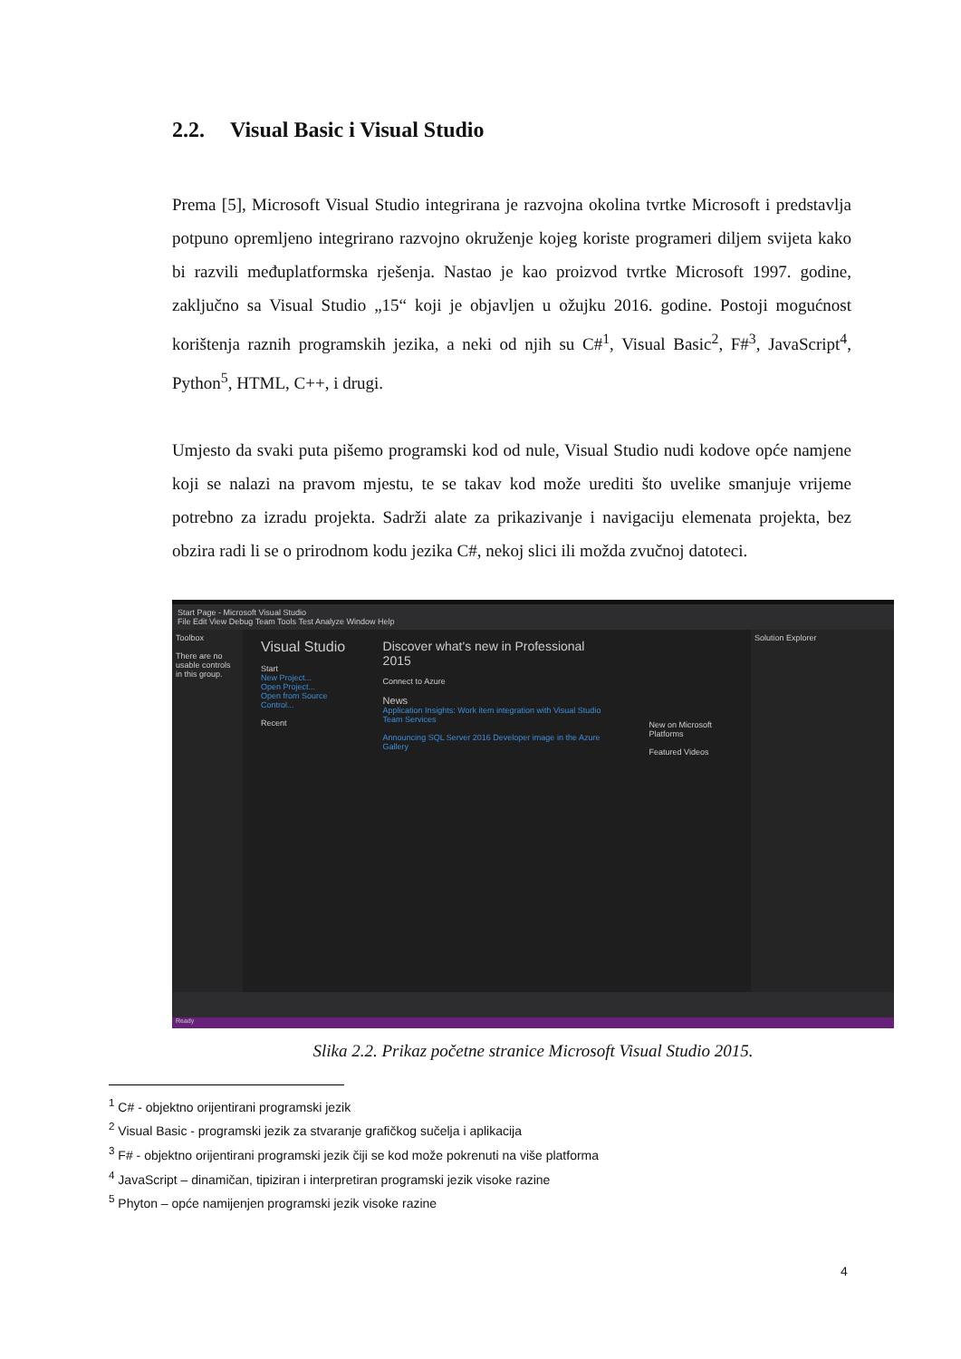2.2. Visual Basic i Visual Studio
Prema [5], Microsoft Visual Studio integrirana je razvojna okolina tvrtke Microsoft i predstavlja potpuno opremljeno integrirano razvojno okruženje kojeg koriste programeri diljem svijeta kako bi razvili međuplatformska rješenja. Nastao je kao proizvod tvrtke Microsoft 1997. godine, zaključno sa Visual Studio „15“ koji je objavljen u ožujku 2016. godine. Postoji mogućnost korištenja raznih programskih jezika, a neki od njih su C#<sup>1</sup>, Visual Basic<sup>2</sup>, F#<sup>3</sup>, JavaScript<sup>4</sup>, Python<sup>5</sup>, HTML, C++, i drugi.
Umjesto da svaki puta pišemo programski kod od nule, Visual Studio nudi kodove opće namjene koji se nalazi na pravom mjestu, te se takav kod može urediti što uvelike smanjuje vrijeme potrebno za izradu projekta. Sadrži alate za prikazivanje i navigaciju elemenata projekta, bez obzira radi li se o prirodnom kodu jezika C#, nekoj slici ili možda zvučnoj datoteci.
Start Page - Microsoft Visual Studio
File Edit View Debug Team Tools Test Analyze Window Help
Toolbox
There are no usable controls in this group.
Visual Studio
Start
New Project...
Open Project...
Open from Source Control...
Recent
Discover what's new in Professional 2015
Connect to Azure
News
Application Insights: Work item integration with Visual Studio Team Services
Announcing SQL Server 2016 Developer image in the Azure Gallery
New on Microsoft Platforms
Featured Videos
Solution Explorer
Ready
Slika 2.2. Prikaz početne stranice Microsoft Visual Studio 2015.
<sup>1</sup> C# - objektno orijentirani programski jezik
<sup>2</sup> Visual Basic - programski jezik za stvaranje grafičkog sučelja i aplikacija
<sup>3</sup> F# - objektno orijentirani programski jezik čiji se kod može pokrenuti na više platforma
<sup>4</sup> JavaScript – dinamičan, tipiziran i interpretiran programski jezik visoke razine
<sup>5</sup> Phyton – opće namijenjen programski jezik visoke razine
4